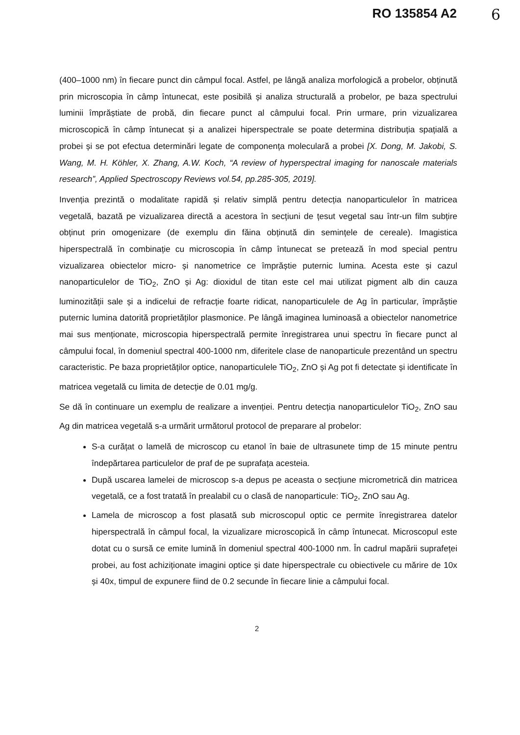RO 135854 A2 6
(400–1000 nm) în fiecare punct din câmpul focal. Astfel, pe lângă analiza morfologică a probelor, obținută prin microscopia în câmp întunecat, este posibilă și analiza structurală a probelor, pe baza spectrului luminii împrăștiate de probă, din fiecare punct al câmpului focal. Prin urmare, prin vizualizarea microscopică în câmp întunecat și a analizei hiperspectrale se poate determina distribuția spațială a probei și se pot efectua determinări legate de componența moleculară a probei [X. Dong, M. Jakobi, S. Wang, M. H. Köhler, X. Zhang, A.W. Koch, “A review of hyperspectral imaging for nanoscale materials research”, Applied Spectroscopy Reviews vol.54, pp.285-305, 2019].
Invenția prezintă o modalitate rapidă și relativ simplă pentru detecția nanoparticulelor în matricea vegetală, bazată pe vizualizarea directă a acestora în secțiuni de țesut vegetal sau într-un film subțire obținut prin omogenizare (de exemplu din făina obținută din semințele de cereale). Imagistica hiperspectrală în combinație cu microscopia în câmp întunecat se pretează în mod special pentru vizualizarea obiectelor micro- și nanometrice ce împrăștie puternic lumina. Acesta este și cazul nanoparticulelor de TiO<sub>2</sub>, ZnO și Ag: dioxidul de titan este cel mai utilizat pigment alb din cauza luminozității sale și a indicelui de refracție foarte ridicat, nanoparticulele de Ag în particular, împrăștie puternic lumina datorită proprietăților plasmonice. Pe lângă imaginea luminoasă a obiectelor nanometrice mai sus menționate, microscopia hiperspectrală permite înregistrarea unui spectru în fiecare punct al câmpului focal, în domeniul spectral 400-1000 nm, diferitele clase de nanoparticule prezentând un spectru caracteristic. Pe baza proprietăților optice, nanoparticulele TiO<sub>2</sub>, ZnO și Ag pot fi detectate și identificate în matricea vegetală cu limita de detecție de 0.01 mg/g.
Se dă în continuare un exemplu de realizare a invenției. Pentru detecția nanoparticulelor TiO<sub>2</sub>, ZnO sau Ag din matricea vegetală s-a urmărit următorul protocol de preparare al probelor:
S-a curățat o lamelă de microscop cu etanol în baie de ultrasunete timp de 15 minute pentru îndepărtarea particulelor de praf de pe suprafața acesteia.
După uscarea lamelei de microscop s-a depus pe aceasta o secțiune micrometrică din matricea vegetală, ce a fost tratată în prealabil cu o clasă de nanoparticule: TiO<sub>2</sub>, ZnO sau Ag.
Lamela de microscop a fost plasată sub microscopul optic ce permite înregistrarea datelor hiperspectrală în câmpul focal, la vizualizare microscopică în câmp întunecat. Microscopul este dotat cu o sursă ce emite lumină în domeniul spectral 400-1000 nm. În cadrul mapării suprafeței probei, au fost achiziționate imagini optice și date hiperspectrale cu obiectivele cu mărire de 10x și 40x, timpul de expunere fiind de 0.2 secunde în fiecare linie a câmpului focal.
2